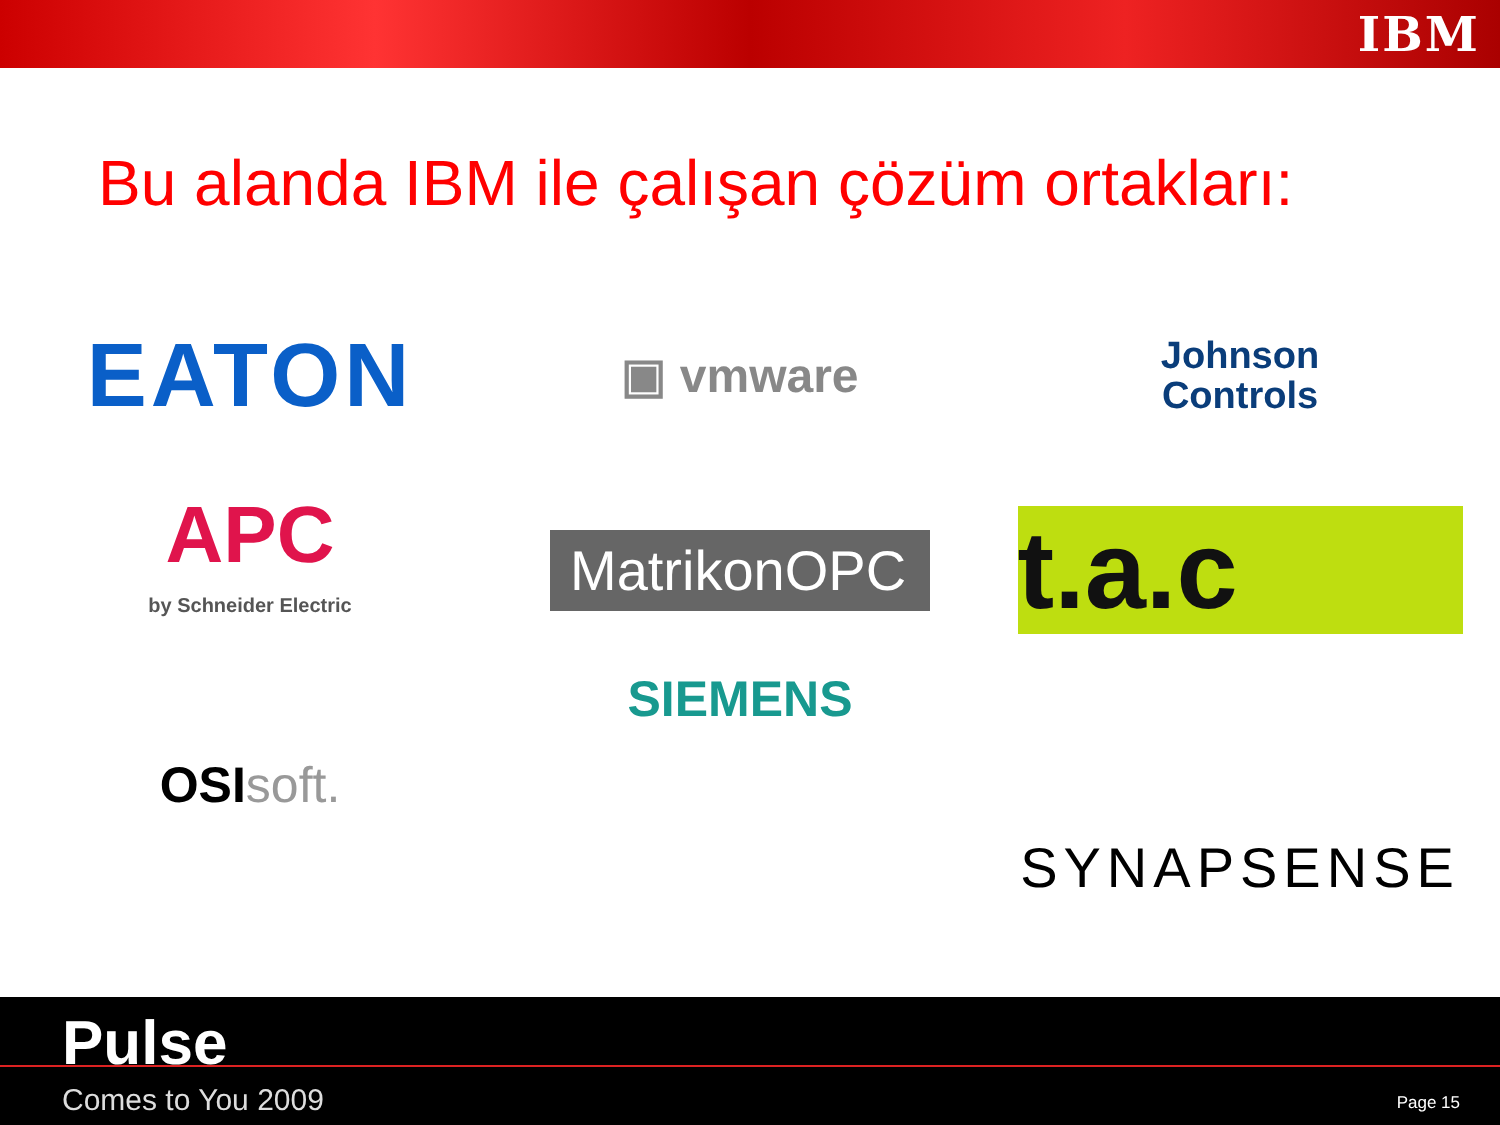IBM
Bu alanda IBM ile çalışan çözüm ortakları:
EATON
▣ vmware
Johnson
Controls
APC
by Schneider Electric
MatrikonOPC
t.a.c
OSI soft.
SIEMENS
SYNAPSENSE
Pulse
Comes to You 2009 Page 15